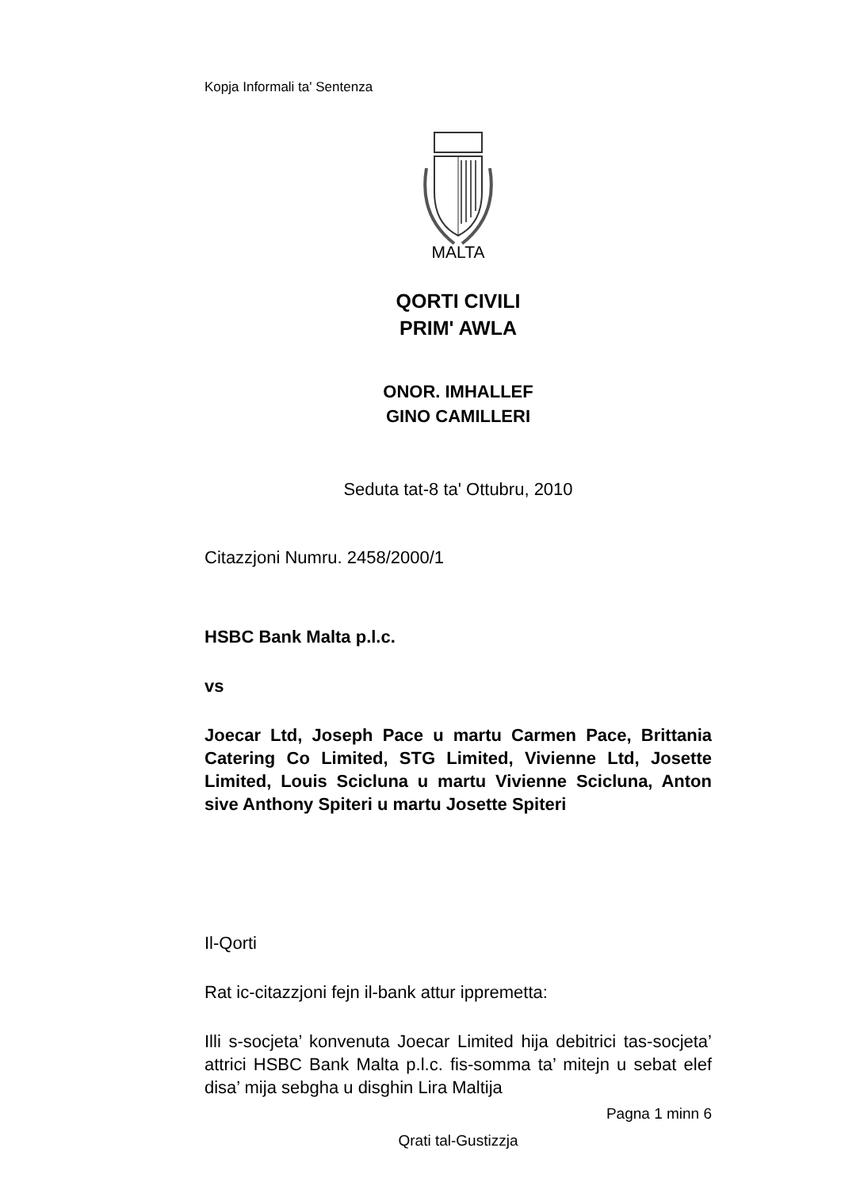Kopja Informali ta' Sentenza
MALTA
QORTI CIVILI
PRIM' AWLA
ONOR. IMHALLEF
GINO CAMILLERI
Seduta tat-8 ta' Ottubru, 2010
Citazzjoni Numru. 2458/2000/1
HSBC Bank Malta p.l.c.
vs
Joecar Ltd, Joseph Pace u martu Carmen Pace, Brittania Catering Co Limited, STG Limited, Vivienne Ltd, Josette Limited, Louis Scicluna u martu Vivienne Scicluna, Anton sive Anthony Spiteri u martu Josette Spiteri
Il-Qorti
Rat ic-citazzjoni fejn il-bank attur ippremetta:
Illi s-socjeta’ konvenuta Joecar Limited hija debitrici tas-socjeta’ attrici HSBC Bank Malta p.l.c. fis-somma ta’ mitejn u sebat elef disa’ mija sebgha u disghin Lira Maltija
Pagna 1 minn 6
Qrati tal-Gustizzja